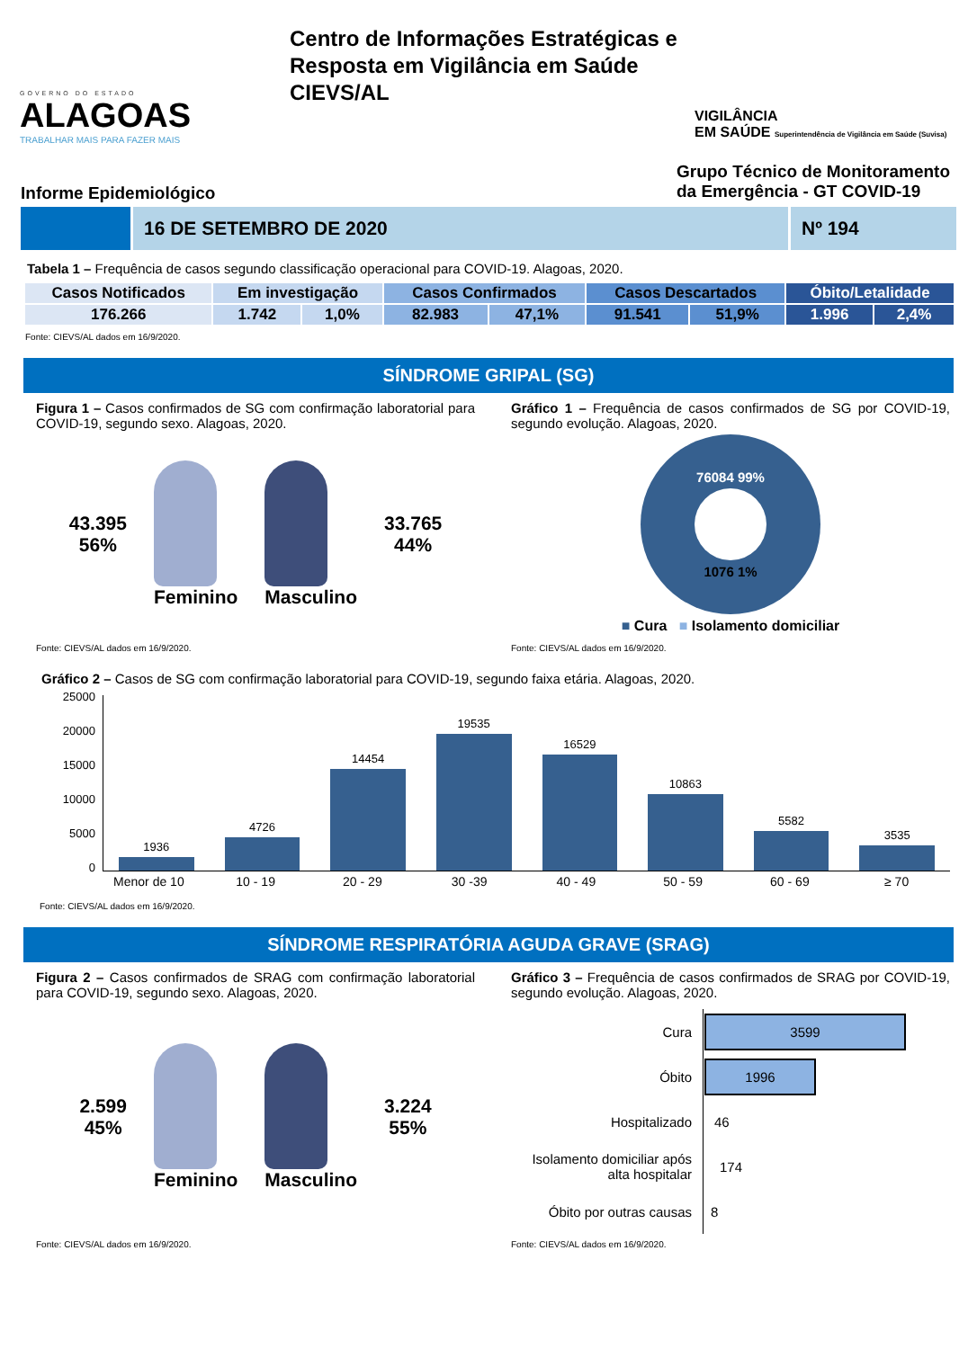GOVERNO DO ESTADO
ALAGOAS
TRABALHAR MAIS PARA FAZER MAIS
Centro de Informações Estratégicas e Resposta em Vigilância em Saúde
CIEVS/AL
VIGILÂNCIA
EM SAÚDE Superintendência de Vigilância em Saúde (Suvisa)
Informe Epidemiológico
Grupo Técnico de Monitoramento
da Emergência - GT COVID-19
16 DE SETEMBRO DE 2020 Nº 194
Tabela 1 – Frequência de casos segundo classificação operacional para COVID-19. Alagoas, 2020.
| Casos Notificados | Em investigação | | Casos Confirmados | | Casos Descartados | | Óbito/Letalidade | |
| --- | --- | --- | --- | --- | --- | --- | --- | --- |
| 176.266 | 1.742 | 1,0% | 82.983 | 47,1% | 91.541 | 51,9% | 1.996 | 2,4% |
Fonte: CIEVS/AL dados em 16/9/2020.
SÍNDROME GRIPAL (SG)
Figura 1 – Casos confirmados de SG com confirmação laboratorial para COVID-19, segundo sexo. Alagoas, 2020.
43.395
56%
Feminino Masculino
33.765
44%
Fonte: CIEVS/AL dados em 16/9/2020.
Gráfico 1 – Frequência de casos confirmados de SG por COVID-19, segundo evolução. Alagoas, 2020.
76084 99%
1076 1%
■ Cura ■ Isolamento domiciliar
Fonte: CIEVS/AL dados em 16/9/2020.
Gráfico 2 – Casos de SG com confirmação laboratorial para COVID-19, segundo faixa etária. Alagoas, 2020.
25000
20000
15000
10000
5000
0
1936
4726
14454
19535
16529
10863
5582
3535
Menor de 10 10 - 19 20 - 29 30 -39 40 - 49 50 - 59 60 - 69 ≥ 70
Fonte: CIEVS/AL dados em 16/9/2020.
SÍNDROME RESPIRATÓRIA AGUDA GRAVE (SRAG)
Figura 2 – Casos confirmados de SRAG com confirmação laboratorial para COVID-19, segundo sexo. Alagoas, 2020.
2.599
45%
Feminino Masculino
3.224
55%
Fonte: CIEVS/AL dados em 16/9/2020.
Gráfico 3 – Frequência de casos confirmados de SRAG por COVID-19, segundo evolução. Alagoas, 2020.
| Cura | 3599 |
| Óbito | 1996 |
| Hospitalizado | 46 |
| Isolamento domiciliar após alta hospitalar | 174 |
| Óbito por outras causas | 8 |
Fonte: CIEVS/AL dados em 16/9/2020.